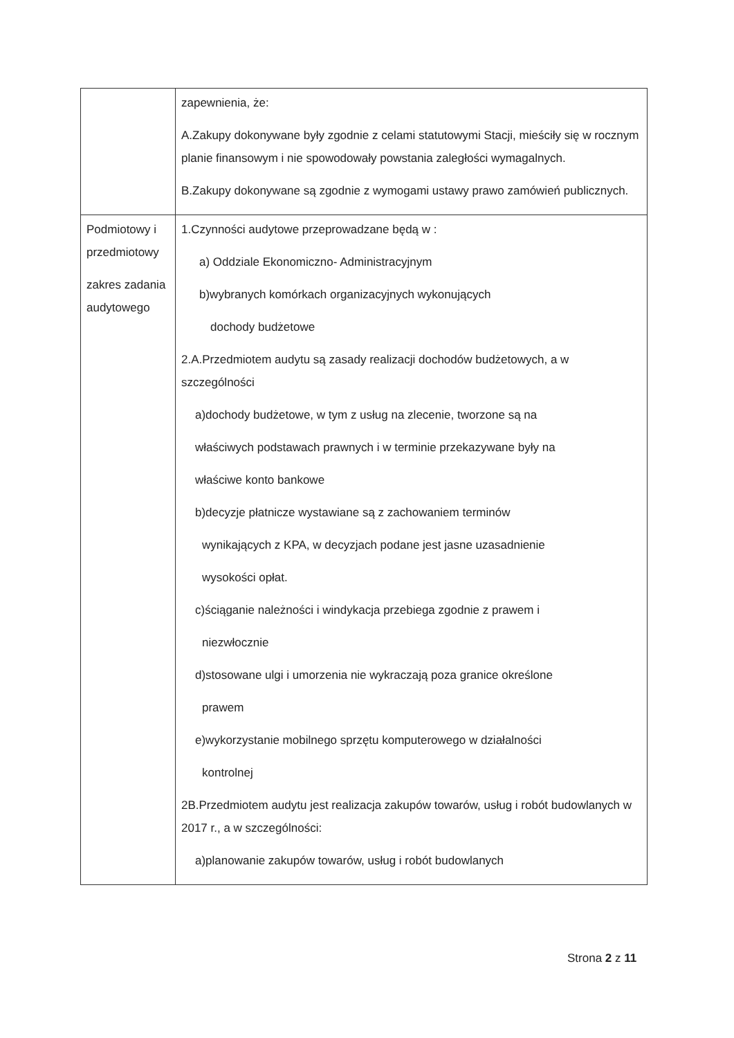| | zapewnienia, że: A.Zakupy dokonywane były zgodnie z celami statutowymi Stacji, mieściły się w rocznym planie finansowym i nie spowodowały powstania zaległości wymagalnych. B.Zakupy dokonywane są zgodnie z wymogami ustawy prawo zamówień publicznych. |
| Podmiotowy i przedmiotowy zakres zadania audytowego | 1.Czynności audytowe przeprowadzane będą w : a) Oddziale Ekonomiczno- Administracyjnym b)wybranych komórkach organizacyjnych wykonujących dochody budżetowe 2.A.Przedmiotem audytu są zasady realizacji dochodów budżetowych, a w szczególności a)dochody budżetowe, w tym z usług na zlecenie, tworzone są na właściwych podstawach prawnych i w terminie przekazywane były na właściwe konto bankowe b)decyzje płatnicze wystawiane są z zachowaniem terminów wynikających z KPA, w decyzjach podane jest jasne uzasadnienie wysokości opłat. c)ściąganie należności i windykacja przebiega zgodnie z prawem i niezwłocznie d)stosowane ulgi i umorzenia nie wykraczają poza granice określone prawem e)wykorzystanie mobilnego sprzętu komputerowego w działalności kontrolnej 2B.Przedmiotem audytu jest realizacja zakupów towarów, usług i robót budowlanych w 2017 r., a w szczególności: a)planowanie zakupów towarów, usług i robót budowlanych |
Strona 2 z 11